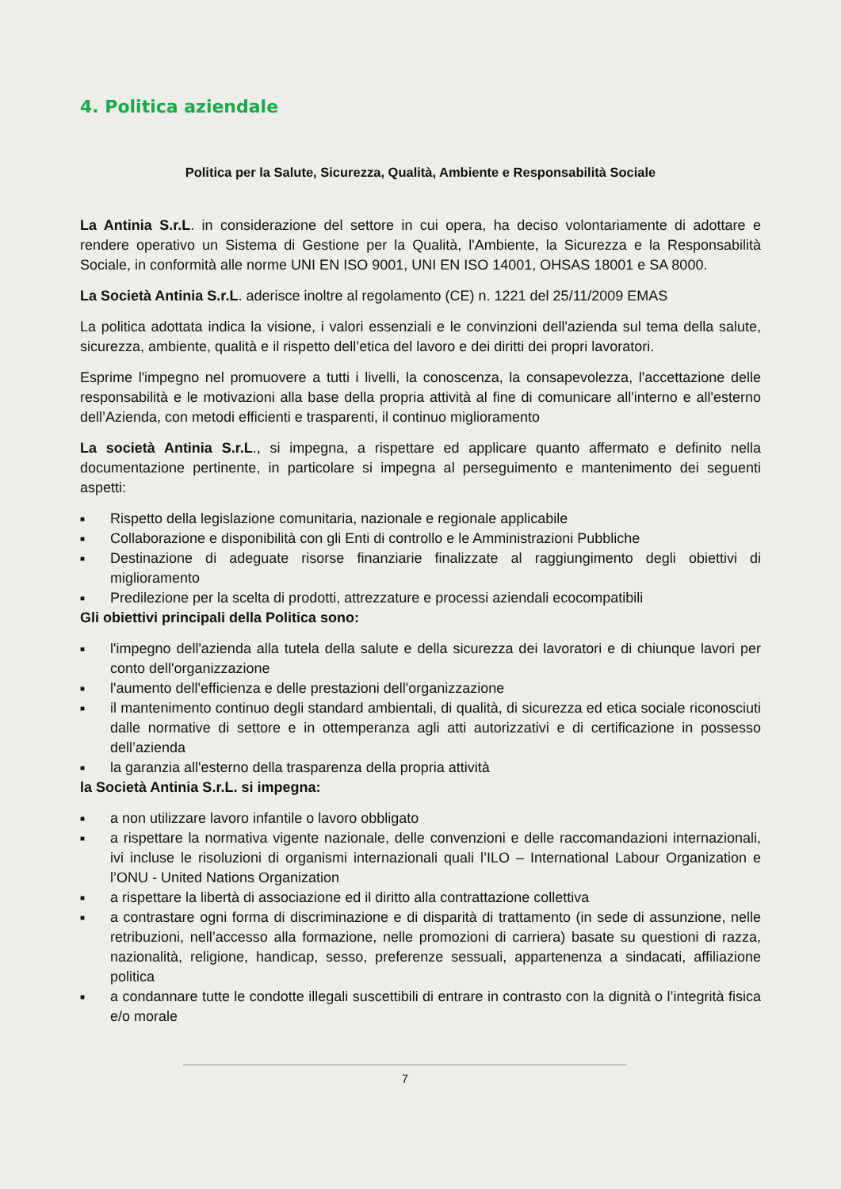4. Politica aziendale
Politica per la Salute, Sicurezza, Qualità, Ambiente e Responsabilità Sociale
La Antinia S.r.L. in considerazione del settore in cui opera, ha deciso volontariamente di adottare e rendere operativo un Sistema di Gestione per la Qualità, l'Ambiente, la Sicurezza e la Responsabilità Sociale, in conformità alle norme UNI EN ISO 9001, UNI EN ISO 14001, OHSAS 18001 e SA 8000.
La Società Antinia S.r.L. aderisce inoltre al regolamento (CE) n. 1221 del 25/11/2009 EMAS
La politica adottata indica la visione, i valori essenziali e le convinzioni dell'azienda sul tema della salute, sicurezza, ambiente, qualità e il rispetto dell’etica del lavoro e dei diritti dei propri lavoratori.
Esprime l'impegno nel promuovere a tutti i livelli, la conoscenza, la consapevolezza, l'accettazione delle responsabilità e le motivazioni alla base della propria attività al fine di comunicare all'interno e all'esterno dell’Azienda, con metodi efficienti e trasparenti, il continuo miglioramento
La società Antinia S.r.L., si impegna, a rispettare ed applicare quanto affermato e definito nella documentazione pertinente, in particolare si impegna al perseguimento e mantenimento dei seguenti aspetti:
■ Rispetto della legislazione comunitaria, nazionale e regionale applicabile
■ Collaborazione e disponibilità con gli Enti di controllo e le Amministrazioni Pubbliche
■ Destinazione di adeguate risorse finanziarie finalizzate al raggiungimento degli obiettivi di miglioramento
■ Predilezione per la scelta di prodotti, attrezzature e processi aziendali ecocompatibili
Gli obiettivi principali della Politica sono:
■ l'impegno dell'azienda alla tutela della salute e della sicurezza dei lavoratori e di chiunque lavori per conto dell'organizzazione
■ l'aumento dell'efficienza e delle prestazioni dell'organizzazione
■ il mantenimento continuo degli standard ambientali, di qualità, di sicurezza ed etica sociale riconosciuti dalle normative di settore e in ottemperanza agli atti autorizzativi e di certificazione in possesso dell’azienda
■ la garanzia all'esterno della trasparenza della propria attività
la Società Antinia S.r.L. si impegna:
■ a non utilizzare lavoro infantile o lavoro obbligato
■ a rispettare la normativa vigente nazionale, delle convenzioni e delle raccomandazioni internazionali, ivi incluse le risoluzioni di organismi internazionali quali l’ILO – International Labour Organization e l’ONU - United Nations Organization
■ a rispettare la libertà di associazione ed il diritto alla contrattazione collettiva
■ a contrastare ogni forma di discriminazione e di disparità di trattamento (in sede di assunzione, nelle retribuzioni, nell’accesso alla formazione, nelle promozioni di carriera) basate su questioni di razza, nazionalità, religione, handicap, sesso, preferenze sessuali, appartenenza a sindacati, affiliazione politica
■ a condannare tutte le condotte illegali suscettibili di entrare in contrasto con la dignità o l’integrità fisica e/o morale
7